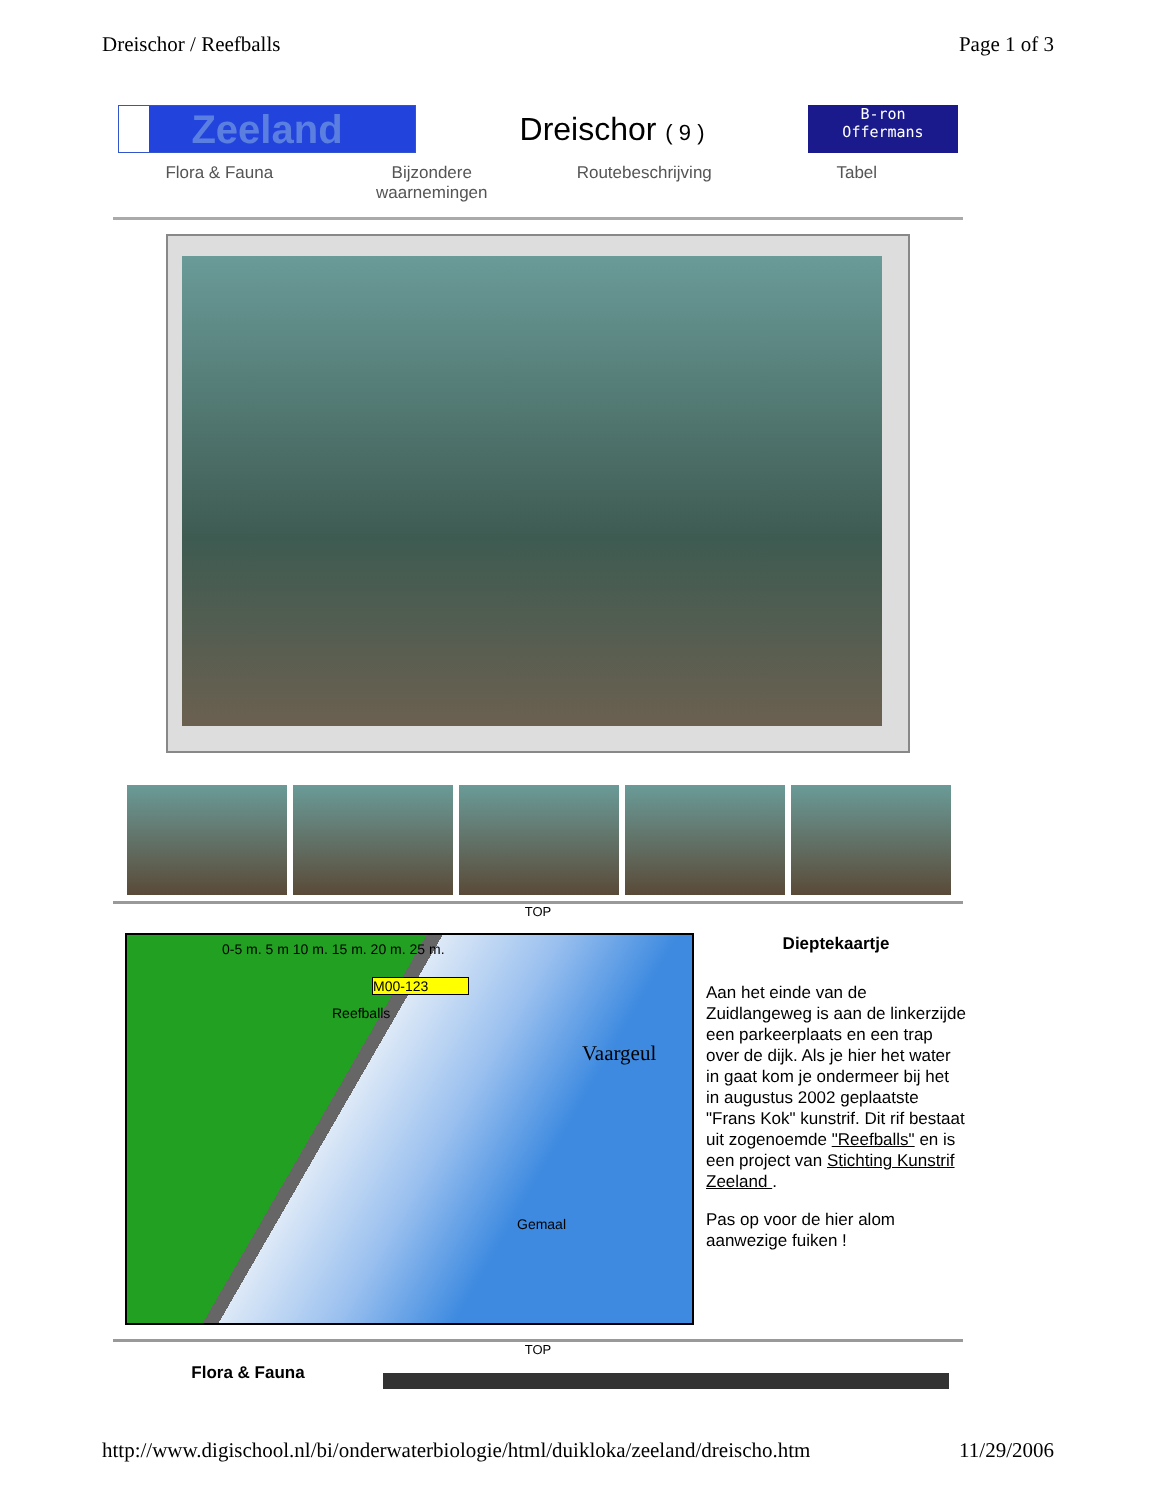Dreischor / Reefballs Page 1 of 3
Zeeland
Dreischor ( 9 )
B-ron
Offermans
Flora & Fauna Bijzondere
waarnemingen
Routebeschrijving Tabel
TOP
0-5 m. 5 m 10 m. 15 m. 20 m. 25 m.
M00-123
Reefballs
Vaargeul
Gemaal
Dieptekaartje
Aan het einde van de Zuidlangeweg is aan de linkerzijde een parkeerplaats en een trap over de dijk. Als je hier het water in gaat kom je ondermeer bij het in augustus 2002 geplaatste "Frans Kok" kunstrif. Dit rif bestaat uit zogenoemde "Reefballs" en is een project van Stichting Kunstrif Zeeland .
Pas op voor de hier alom aanwezige fuiken !
TOP
Flora & Fauna
http://www.digischool.nl/bi/onderwaterbiologie/html/duikloka/zeeland/dreischo.htm 11/29/2006